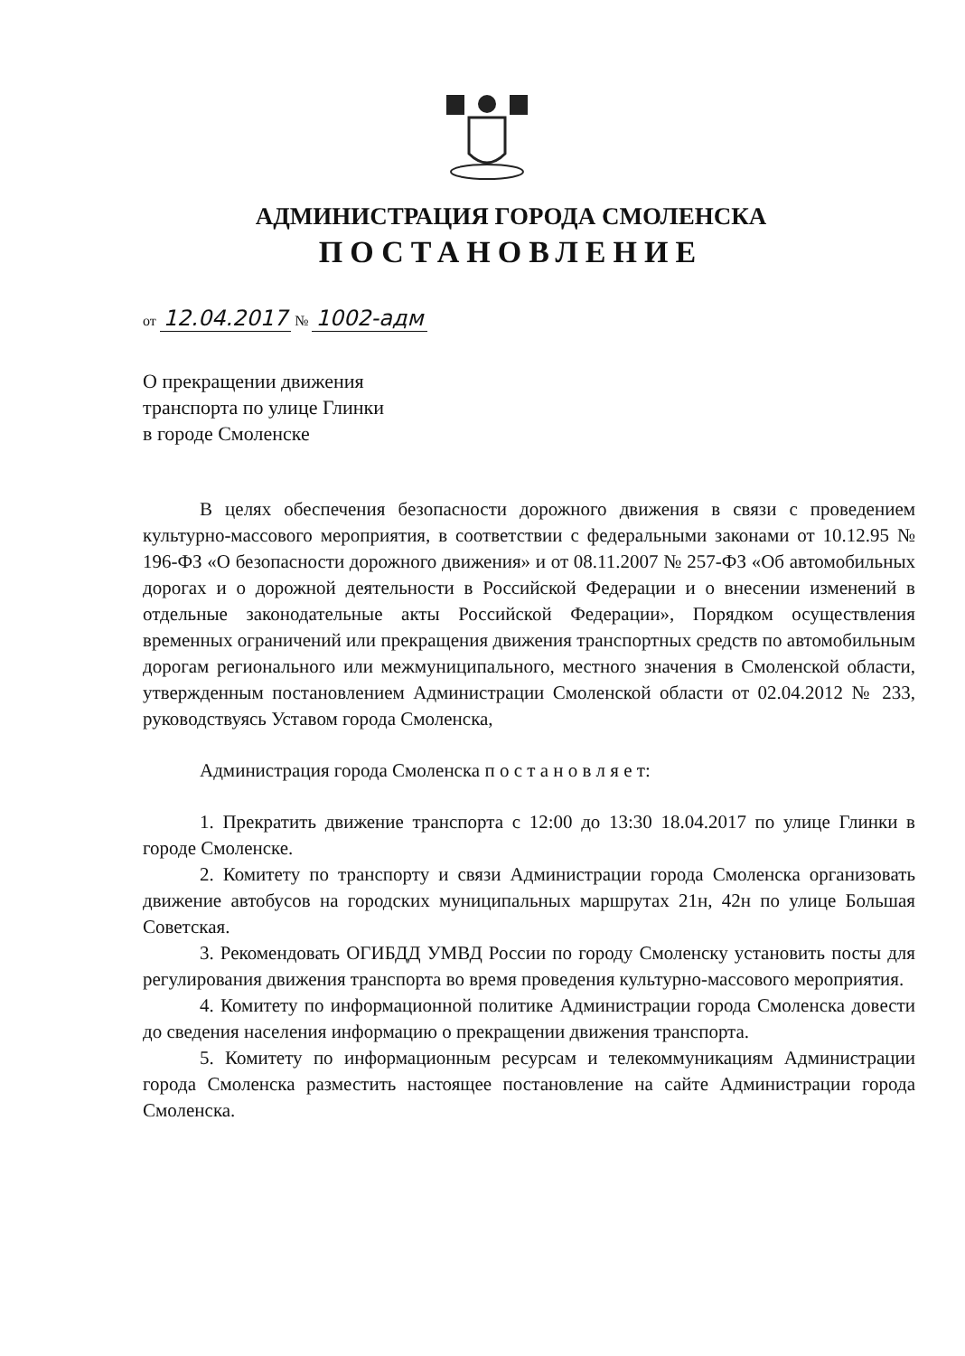АДМИНИСТРАЦИЯ ГОРОДА СМОЛЕНСКА
ПОСТАНОВЛЕНИЕ
от 12.04.2017 № 1002-адм
О прекращении движения
транспорта по улице Глинки
в городе Смоленске
В целях обеспечения безопасности дорожного движения в связи с проведением культурно-массового мероприятия, в соответствии с федеральными законами от 10.12.95 № 196-ФЗ «О безопасности дорожного движения» и от 08.11.2007 № 257-ФЗ «Об автомобильных дорогах и о дорожной деятельности в Российской Федерации и о внесении изменений в отдельные законодательные акты Российской Федерации», Порядком осуществления временных ограничений или прекращения движения транспортных средств по автомобильным дорогам регионального или межмуниципального, местного значения в Смоленской области, утвержденным постановлением Администрации Смоленской области от 02.04.2012 № 233, руководствуясь Уставом города Смоленска,
Администрация города Смоленска п о с т а н о в л я е т:
1. Прекратить движение транспорта с 12:00 до 13:30 18.04.2017 по улице Глинки в городе Смоленске.
2. Комитету по транспорту и связи Администрации города Смоленска организовать движение автобусов на городских муниципальных маршрутах 21н, 42н по улице Большая Советская.
3. Рекомендовать ОГИБДД УМВД России по городу Смоленску установить посты для регулирования движения транспорта во время проведения культурно-массового мероприятия.
4. Комитету по информационной политике Администрации города Смоленска довести до сведения населения информацию о прекращении движения транспорта.
5. Комитету по информационным ресурсам и телекоммуникациям Администрации города Смоленска разместить настоящее постановление на сайте Администрации города Смоленска.